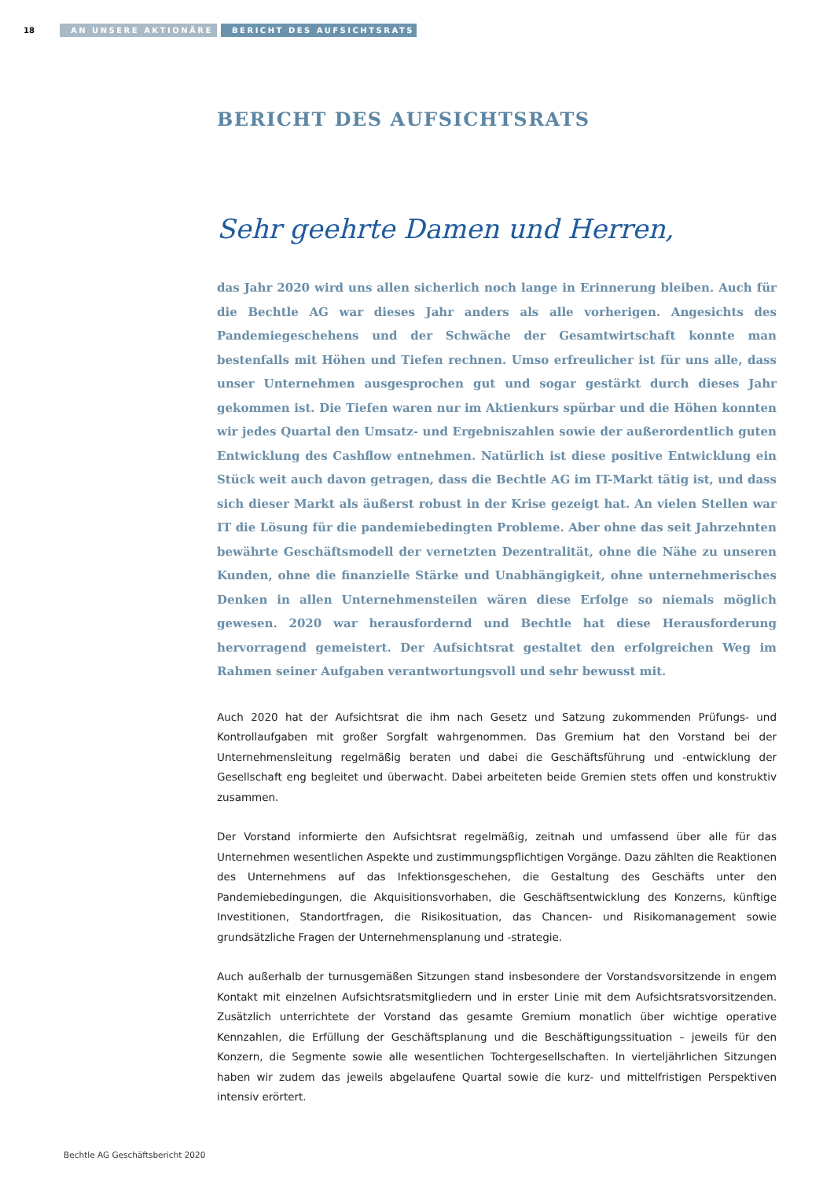18
AN UNSERE AKTIONÄRE BERICHT DES AUFSICHTSRATS
BERICHT DES AUFSICHTSRATS
Sehr geehrte Damen und Herren,
das Jahr 2020 wird uns allen sicherlich noch lange in Erinnerung bleiben. Auch für die Bechtle AG war dieses Jahr anders als alle vorherigen. Angesichts des Pandemiegeschehens und der Schwäche der Gesamtwirtschaft konnte man bestenfalls mit Höhen und Tiefen rechnen. Umso erfreulicher ist für uns alle, dass unser Unternehmen ausgesprochen gut und sogar gestärkt durch dieses Jahr gekommen ist. Die Tiefen waren nur im Aktienkurs spürbar und die Höhen konnten wir jedes Quartal den Umsatz- und Ergebniszahlen sowie der außerordentlich guten Entwicklung des Cashflow entnehmen. Natürlich ist diese positive Entwicklung ein Stück weit auch davon getragen, dass die Bechtle AG im IT-Markt tätig ist, und dass sich dieser Markt als äußerst robust in der Krise gezeigt hat. An vielen Stellen war IT die Lösung für die pandemiebedingten Probleme. Aber ohne das seit Jahrzehnten bewährte Geschäftsmodell der vernetzten Dezentralität, ohne die Nähe zu unseren Kunden, ohne die finanzielle Stärke und Unabhängigkeit, ohne unternehmerisches Denken in allen Unternehmensteilen wären diese Erfolge so niemals möglich gewesen. 2020 war herausfordernd und Bechtle hat diese Herausforderung hervorragend gemeistert. Der Aufsichtsrat gestaltet den erfolgreichen Weg im Rahmen seiner Aufgaben verantwortungsvoll und sehr bewusst mit.
Auch 2020 hat der Aufsichtsrat die ihm nach Gesetz und Satzung zukommenden Prüfungs- und Kontrollaufgaben mit großer Sorgfalt wahrgenommen. Das Gremium hat den Vorstand bei der Unternehmensleitung regelmäßig beraten und dabei die Geschäftsführung und -entwicklung der Gesellschaft eng begleitet und überwacht. Dabei arbeiteten beide Gremien stets offen und konstruktiv zusammen.
Der Vorstand informierte den Aufsichtsrat regelmäßig, zeitnah und umfassend über alle für das Unternehmen wesentlichen Aspekte und zustimmungspflichtigen Vorgänge. Dazu zählten die Reaktionen des Unternehmens auf das Infektionsgeschehen, die Gestaltung des Geschäfts unter den Pandemiebedingungen, die Akquisitionsvorhaben, die Geschäftsentwicklung des Konzerns, künftige Investitionen, Standortfragen, die Risikosituation, das Chancen- und Risikomanagement sowie grundsätzliche Fragen der Unternehmensplanung und -strategie.
Auch außerhalb der turnusgemäßen Sitzungen stand insbesondere der Vorstandsvorsitzende in engem Kontakt mit einzelnen Aufsichtsratsmitgliedern und in erster Linie mit dem Aufsichtsratsvorsitzenden. Zusätzlich unterrichtete der Vorstand das gesamte Gremium monatlich über wichtige operative Kennzahlen, die Erfüllung der Geschäftsplanung und die Beschäftigungssituation – jeweils für den Konzern, die Segmente sowie alle wesentlichen Tochtergesellschaften. In vierteljährlichen Sitzungen haben wir zudem das jeweils abgelaufene Quartal sowie die kurz- und mittelfristigen Perspektiven intensiv erörtert.
Bechtle AG Geschäftsbericht 2020